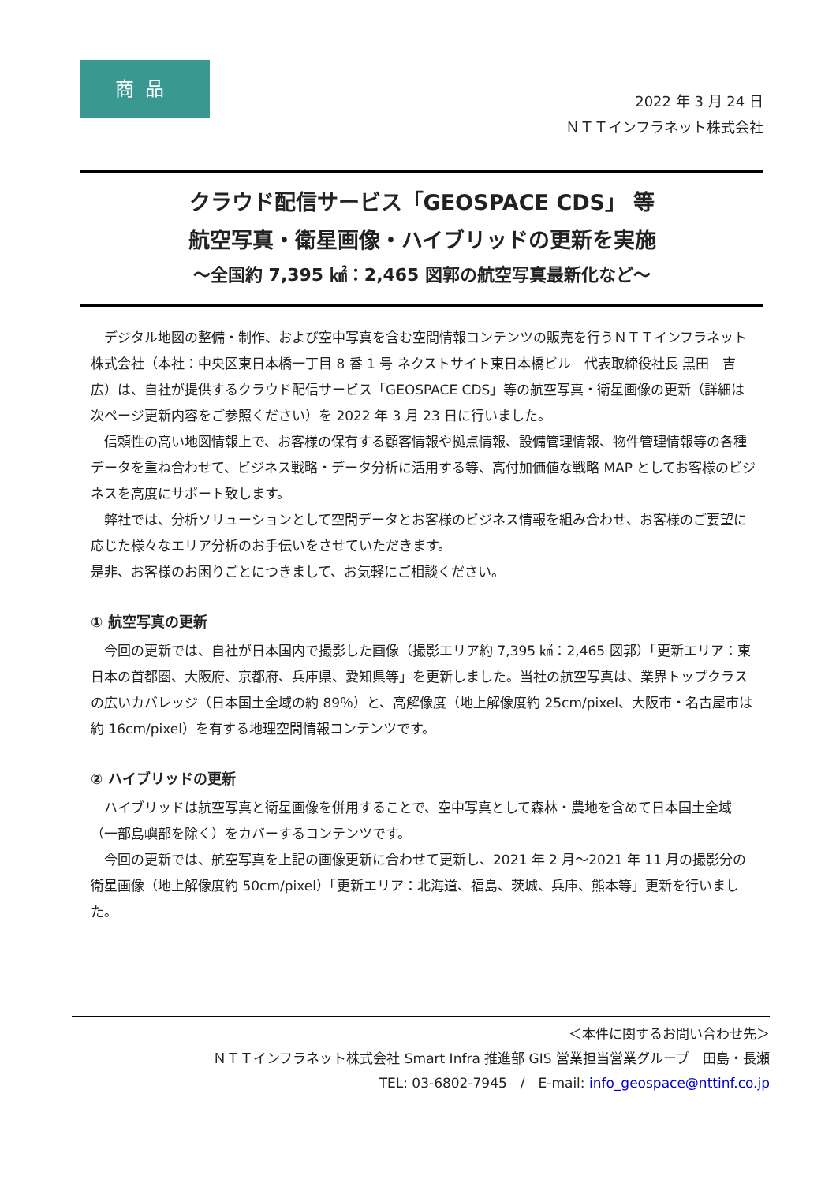商品
2022 年 3 月 24 日
ＮＴＴインフラネット株式会社
クラウド配信サービス「GEOSPACE CDS」 等
航空写真・衛星画像・ハイブリッドの更新を実施
～全国約 7,395 ㎢：2,465 図郭の航空写真最新化など～
　デジタル地図の整備・制作、および空中写真を含む空間情報コンテンツの販売を行うＮＴＴインフラネット株式会社（本社：中央区東日本橋一丁目 8 番 1 号 ネクストサイト東日本橋ビル　代表取締役社長 黒田　吉広）は、自社が提供するクラウド配信サービス「GEOSPACE CDS」等の航空写真・衛星画像の更新（詳細は次ページ更新内容をご参照ください）を 2022 年 3 月 23 日に行いました。
　信頼性の高い地図情報上で、お客様の保有する顧客情報や拠点情報、設備管理情報、物件管理情報等の各種データを重ね合わせて、ビジネス戦略・データ分析に活用する等、高付加価値な戦略 MAP としてお客様のビジネスを高度にサポート致します。
　弊社では、分析ソリューションとして空間データとお客様のビジネス情報を組み合わせ、お客様のご要望に応じた様々なエリア分析のお手伝いをさせていただきます。
是非、お客様のお困りごとにつきまして、お気軽にご相談ください。
① 航空写真の更新
　今回の更新では、自社が日本国内で撮影した画像（撮影エリア約 7,395 ㎢：2,465 図郭）「更新エリア：東日本の首都圏、大阪府、京都府、兵庫県、愛知県等」を更新しました。当社の航空写真は、業界トップクラスの広いカバレッジ（日本国土全域の約 89％）と、高解像度（地上解像度約 25cm/pixel、大阪市・名古屋市は約 16cm/pixel）を有する地理空間情報コンテンツです。
② ハイブリッドの更新
　ハイブリッドは航空写真と衛星画像を併用することで、空中写真として森林・農地を含めて日本国土全域（一部島嶼部を除く）をカバーするコンテンツです。
　今回の更新では、航空写真を上記の画像更新に合わせて更新し、2021 年 2 月～2021 年 11 月の撮影分の衛星画像（地上解像度約 50cm/pixel）「更新エリア：北海道、福島、茨城、兵庫、熊本等」更新を行いました。
＜本件に関するお問い合わせ先＞
ＮＴＴインフラネット株式会社 Smart Infra 推進部 GIS 営業担当営業グループ　田島・長瀬
TEL: 03-6802-7945　/　E-mail: info_geospace@nttinf.co.jp